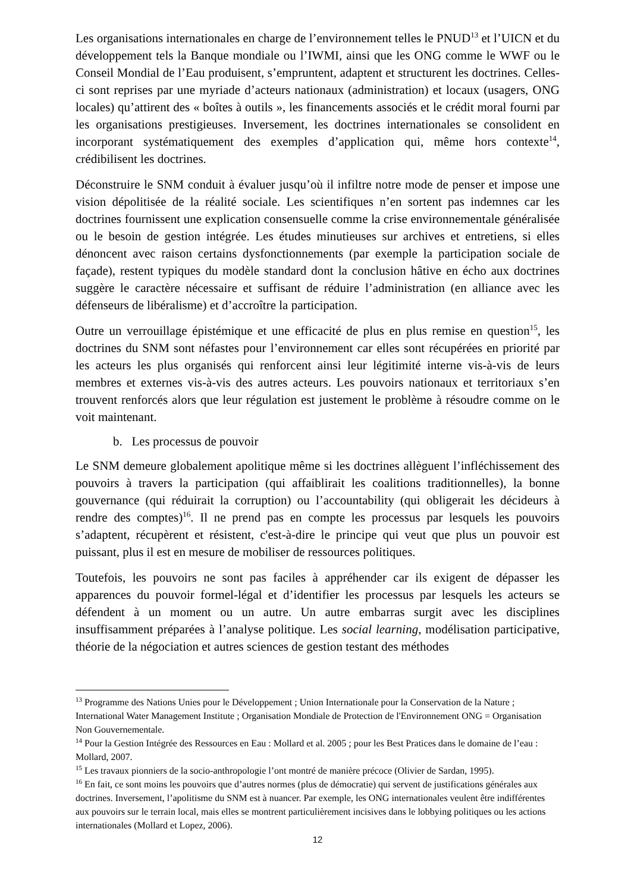Les organisations internationales en charge de l’environnement telles le PNUD<sup>13</sup> et l’UICN et du développement tels la Banque mondiale ou l’IWMI, ainsi que les ONG comme le WWF ou le Conseil Mondial de l’Eau produisent, s’empruntent, adaptent et structurent les doctrines. Celles-ci sont reprises par une myriade d’acteurs nationaux (administration) et locaux (usagers, ONG locales) qu’attirent des « boîtes à outils », les financements associés et le crédit moral fourni par les organisations prestigieuses. Inversement, les doctrines internationales se consolident en incorporant systématiquement des exemples d’application qui, même hors contexte<sup>14</sup>, crédibilisent les doctrines.
Déconstruire le SNM conduit à évaluer jusqu’où il infiltre notre mode de penser et impose une vision dépolitisée de la réalité sociale. Les scientifiques n’en sortent pas indemnes car les doctrines fournissent une explication consensuelle comme la crise environnementale généralisée ou le besoin de gestion intégrée. Les études minutieuses sur archives et entretiens, si elles dénoncent avec raison certains dysfonctionnements (par exemple la participation sociale de façade), restent typiques du modèle standard dont la conclusion hâtive en écho aux doctrines suggère le caractère nécessaire et suffisant de réduire l’administration (en alliance avec les défenseurs de libéralisme) et d’accroître la participation.
Outre un verrouillage épistémique et une efficacité de plus en plus remise en question<sup>15</sup>, les doctrines du SNM sont néfastes pour l’environnement car elles sont récupérées en priorité par les acteurs les plus organisés qui renforcent ainsi leur légitimité interne vis-à-vis de leurs membres et externes vis-à-vis des autres acteurs. Les pouvoirs nationaux et territoriaux s’en trouvent renforcés alors que leur régulation est justement le problème à résoudre comme on le voit maintenant.
b. Les processus de pouvoir
Le SNM demeure globalement apolitique même si les doctrines allèguent l’infléchissement des pouvoirs à travers la participation (qui affaiblirait les coalitions traditionnelles), la bonne gouvernance (qui réduirait la corruption) ou l’accountability (qui obligerait les décideurs à rendre des comptes)<sup>16</sup>. Il ne prend pas en compte les processus par lesquels les pouvoirs s’adaptent, récupèrent et résistent, c'est-à-dire le principe qui veut que plus un pouvoir est puissant, plus il est en mesure de mobiliser de ressources politiques.
Toutefois, les pouvoirs ne sont pas faciles à appréhender car ils exigent de dépasser les apparences du pouvoir formel-légal et d’identifier les processus par lesquels les acteurs se défendent à un moment ou un autre. Un autre embarras surgit avec les disciplines insuffisamment préparées à l’analyse politique. Les social learning, modélisation participative, théorie de la négociation et autres sciences de gestion testant des méthodes
<sup>13</sup> Programme des Nations Unies pour le Développement ; Union Internationale pour la Conservation de la Nature ; International Water Management Institute ; Organisation Mondiale de Protection de l'Environnement ONG = Organisation Non Gouvernementale.
<sup>14</sup> Pour la Gestion Intégrée des Ressources en Eau : Mollard et al. 2005 ; pour les Best Pratices dans le domaine de l’eau : Mollard, 2007.
<sup>15</sup> Les travaux pionniers de la socio-anthropologie l’ont montré de manière précoce (Olivier de Sardan, 1995).
<sup>16</sup> En fait, ce sont moins les pouvoirs que d’autres normes (plus de démocratie) qui servent de justifications générales aux doctrines. Inversement, l’apolitisme du SNM est à nuancer. Par exemple, les ONG internationales veulent être indifférentes aux pouvoirs sur le terrain local, mais elles se montrent particulièrement incisives dans le lobbying politiques ou les actions internationales (Mollard et Lopez, 2006).
12